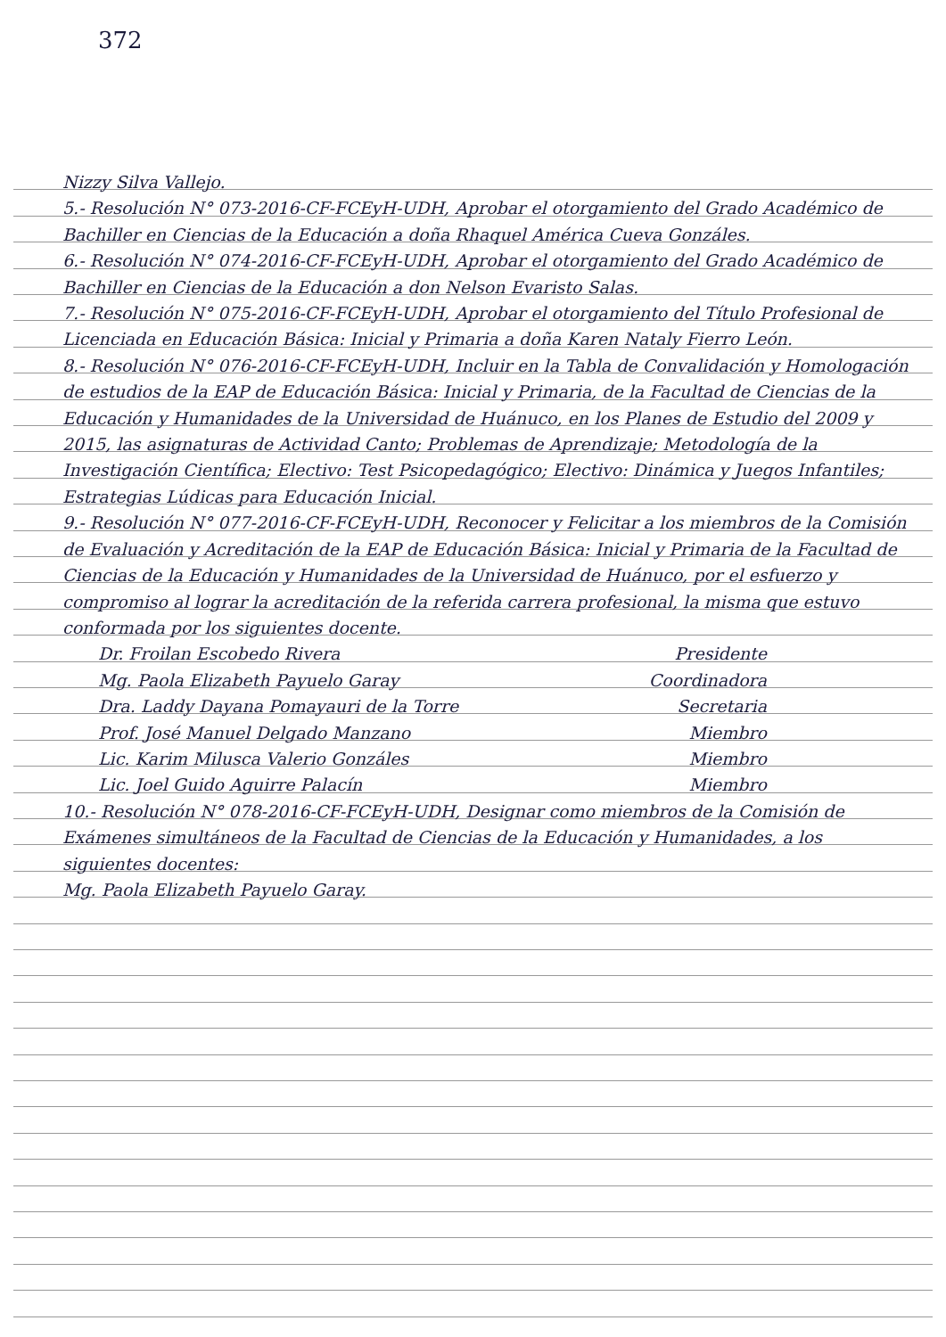372
Nizzy Silva Vallejo.
5.- Resolución N° 073-2016-CF-FCEyH-UDH, Aprobar el otorgamiento del Grado Académico de Bachiller en Ciencias de la Educación a doña Rhaquel América Cueva Gonzáles.
6.- Resolución N° 074-2016-CF-FCEyH-UDH, Aprobar el otorgamiento del Grado Académico de Bachiller en Ciencias de la Educación a don Nelson Evaristo Salas.
7.- Resolución N° 075-2016-CF-FCEyH-UDH, Aprobar el otorgamiento del Título Profesional de Licenciada en Educación Básica: Inicial y Primaria a doña Karen Nataly Fierro León.
8.- Resolución N° 076-2016-CF-FCEyH-UDH, Incluir en la Tabla de Convalidación y Homologación de estudios de la EAP de Educación Básica: Inicial y Primaria, de la Facultad de Ciencias de la Educación y Humanidades de la Universidad de Huánuco, en los Planes de Estudio del 2009 y 2015, las asignaturas de Actividad Canto; Problemas de Aprendizaje; Metodología de la Investigación Científica; Electivo: Test Psicopedagógico; Electivo: Dinámica y Juegos Infantiles; Estrategias Lúdicas para Educación Inicial.
9.- Resolución N° 077-2016-CF-FCEyH-UDH, Reconocer y Felicitar a los miembros de la Comisión de Evaluación y Acreditación de la EAP de Educación Básica: Inicial y Primaria de la Facultad de Ciencias de la Educación y Humanidades de la Universidad de Huánuco, por el esfuerzo y compromiso al lograr la acreditación de la referida carrera profesional, la misma que estuvo conformada por los siguientes docente.
Dr. Froilan Escobedo Rivera Presidente
Mg. Paola Elizabeth Payuelo Garay Coordinadora
Dra. Laddy Dayana Pomayauri de la Torre Secretaria
Prof. José Manuel Delgado Manzano Miembro
Lic. Karim Milusca Valerio Gonzáles Miembro
Lic. Joel Guido Aguirre Palacín Miembro
10.- Resolución N° 078-2016-CF-FCEyH-UDH, Designar como miembros de la Comisión de Exámenes simultáneos de la Facultad de Ciencias de la Educación y Humanidades, a los siguientes docentes:
Mg. Paola Elizabeth Payuelo Garay.